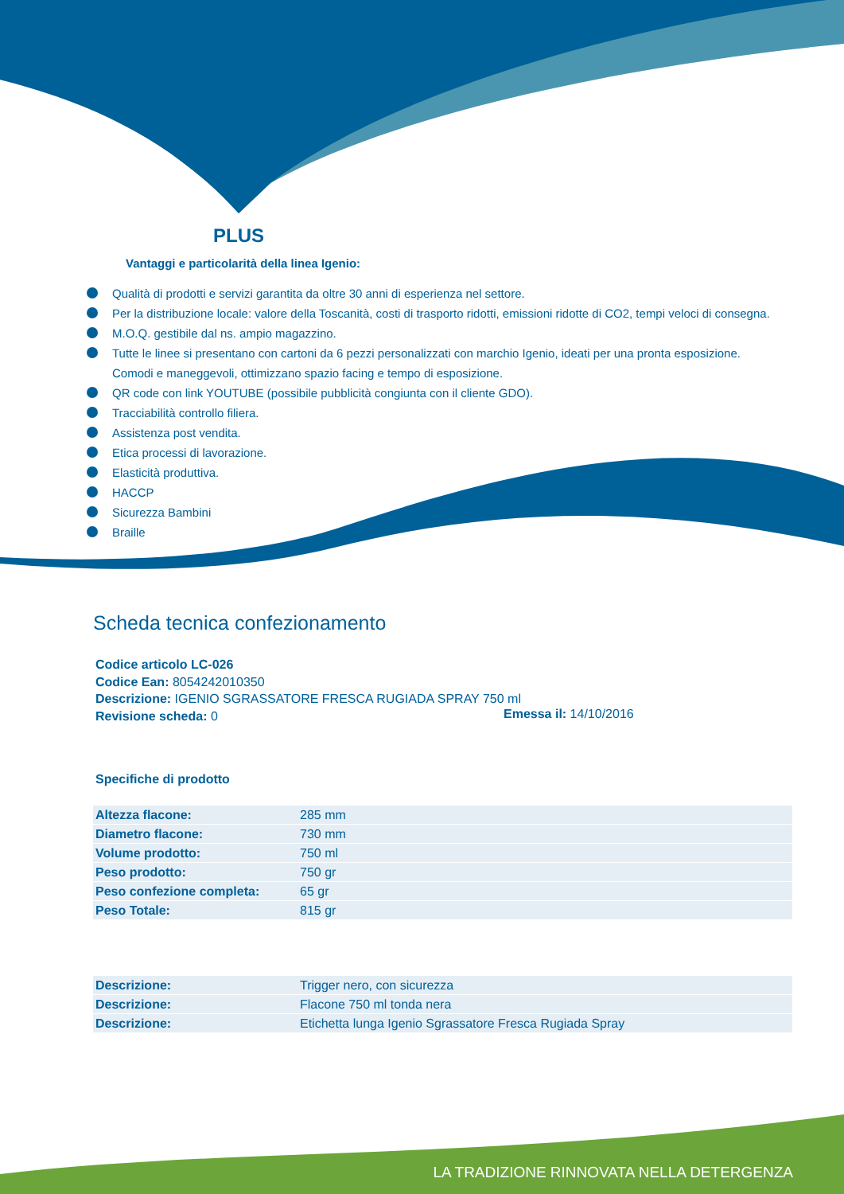PLUS
Vantaggi e particolarità della linea Igenio:
Qualità di prodotti e servizi garantita da oltre 30 anni di esperienza nel settore.
Per la distribuzione locale: valore della Toscanità, costi di trasporto ridotti, emissioni ridotte di CO2, tempi veloci di consegna.
M.O.Q. gestibile dal ns. ampio magazzino.
Tutte le linee si presentano con cartoni da 6 pezzi personalizzati con marchio Igenio, ideati per una pronta esposizione. Comodi e maneggevoli, ottimizzano spazio facing e tempo di esposizione.
QR code con link YOUTUBE (possibile pubblicità congiunta con il cliente GDO).
Tracciabilità controllo filiera.
Assistenza post vendita.
Etica processi di lavorazione.
Elasticità produttiva.
HACCP
Sicurezza Bambini
Braille
Scheda tecnica confezionamento
Codice articolo LC-026
Codice Ean: 8054242010350
Descrizione: IGENIO SGRASSATORE FRESCA RUGIADA SPRAY 750 ml
Revisione scheda: 0
Emessa il: 14/10/2016
Specifiche di prodotto
| Altezza flacone: | 285 mm |
| Diametro flacone: | 730 mm |
| Volume prodotto: | 750 ml |
| Peso prodotto: | 750 gr |
| Peso confezione completa: | 65 gr |
| Peso Totale: | 815 gr |
| Descrizione: | Trigger nero, con sicurezza |
| Descrizione: | Flacone 750 ml tonda nera |
| Descrizione: | Etichetta lunga Igenio Sgrassatore Fresca Rugiada Spray |
LA TRADIZIONE RINNOVATA NELLA DETERGENZA